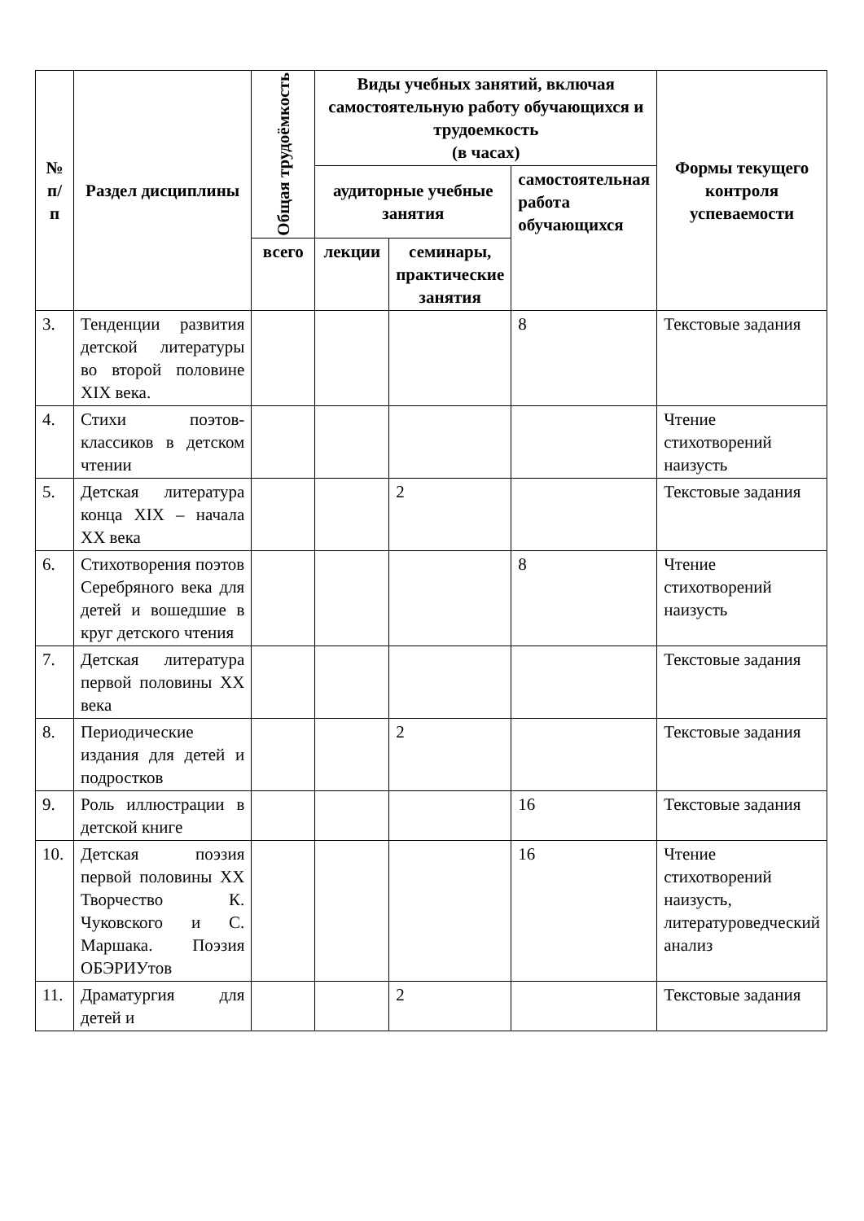| № п/п | Раздел дисциплины | Общая трудоёмкость | Виды учебных занятий, включая самостоятельную работу обучающихся и трудоемкость (в часах) | | | Формы текущего контроля успеваемости |
| --- | --- | --- | --- | --- | --- | --- |
| | | | аудиторные учебные занятия | | самостоятельная работа обучающихся | |
| | | всего | лекции | семинары, практические занятия | | |
| 3. | Тенденции развития детской литературы во второй половине XIX века. | | | | 8 | Текстовые задания |
| 4. | Стихи поэтов-классиков в детском чтении | | | | | Чтение стихотворений наизусть |
| 5. | Детская литература конца XIX – начала XX века | | | 2 | | Текстовые задания |
| 6. | Стихотворения поэтов Серебряного века для детей и вошедшие в круг детского чтения | | | | 8 | Чтение стихотворений наизусть |
| 7. | Детская литература первой половины XX века | | | | | Текстовые задания |
| 8. | Периодические издания для детей и подростков | | | 2 | | Текстовые задания |
| 9. | Роль иллюстрации в детской книге | | | | 16 | Текстовые задания |
| 10. | Детская поэзия первой половины XX Творчество К. Чуковского и С. Маршака. Поэзия ОБЭРИУтов | | | | 16 | Чтение стихотворений наизусть, литературоведческий анализ |
| 11. | Драматургия для детей и | | | 2 | | Текстовые задания |